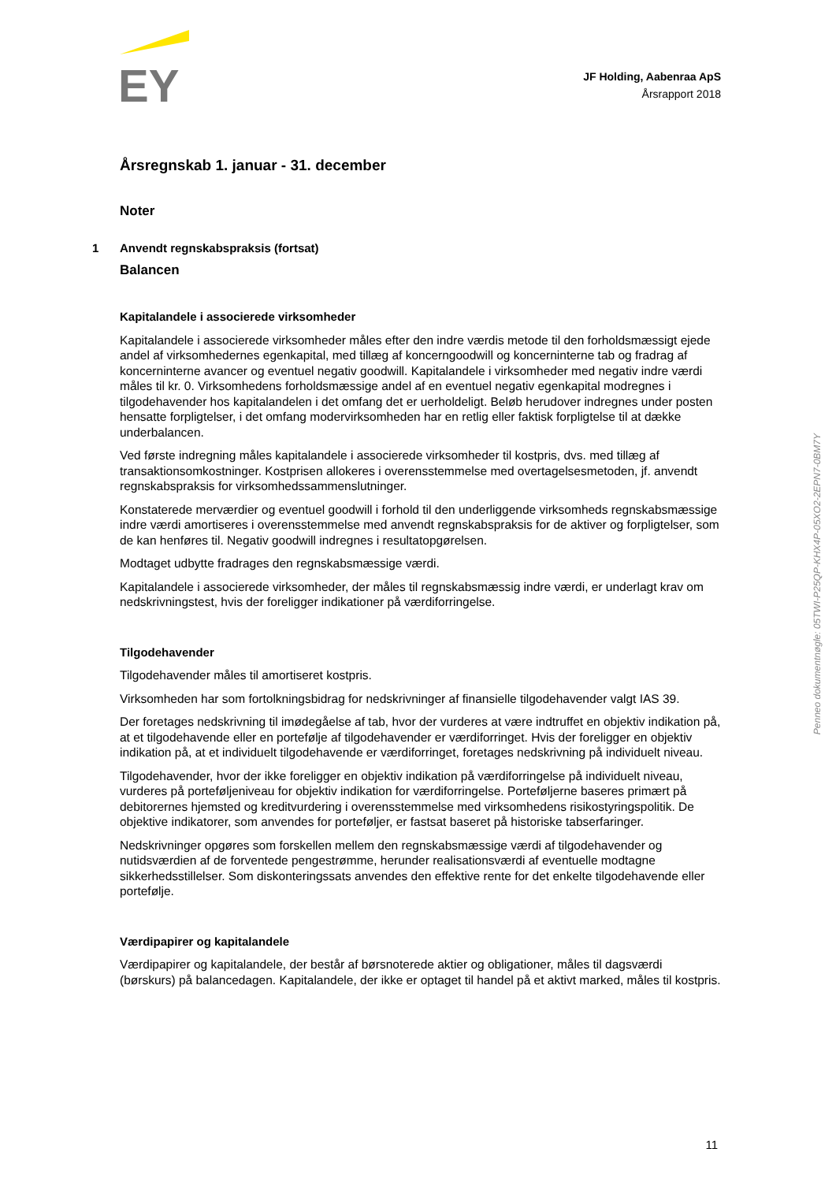EY
JF Holding, Aabenraa ApS
Årsrapport 2018
Årsregnskab 1. januar - 31. december
Noter
1 Anvendt regnskabspraksis (fortsat)
Balancen
Kapitalandele i associerede virksomheder
Kapitalandele i associerede virksomheder måles efter den indre værdis metode til den forholdsmæssigt ejede andel af virksomhedernes egenkapital, med tillæg af koncerngoodwill og koncerninterne tab og fradrag af koncerninterne avancer og eventuel negativ goodwill. Kapitalandele i virksomheder med negativ indre værdi måles til kr. 0. Virksomhedens forholdsmæssige andel af en eventuel negativ egenkapital modregnes i tilgodehavender hos kapitalandelen i det omfang det er uerholdeligt. Beløb herudover indregnes under posten hensatte forpligtelser, i det omfang modervirksomheden har en retlig eller faktisk forpligtelse til at dække underbalancen.
Ved første indregning måles kapitalandele i associerede virksomheder til kostpris, dvs. med tillæg af transaktionsomkostninger. Kostprisen allokeres i overensstemmelse med overtagelsesmetoden, jf. anvendt regnskabspraksis for virksomhedssammenslutninger.
Konstaterede merværdier og eventuel goodwill i forhold til den underliggende virksomheds regnskabsmæssige indre værdi amortiseres i overensstemmelse med anvendt regnskabspraksis for de aktiver og forpligtelser, som de kan henføres til. Negativ goodwill indregnes i resultatopgørelsen.
Modtaget udbytte fradrages den regnskabsmæssige værdi.
Kapitalandele i associerede virksomheder, der måles til regnskabsmæssig indre værdi, er underlagt krav om nedskrivningstest, hvis der foreligger indikationer på værdiforringelse.
Tilgodehavender
Tilgodehavender måles til amortiseret kostpris.
Virksomheden har som fortolkningsbidrag for nedskrivninger af finansielle tilgodehavender valgt IAS 39.
Der foretages nedskrivning til imødegåelse af tab, hvor der vurderes at være indtruffet en objektiv indikation på, at et tilgodehavende eller en portefølje af tilgodehavender er værdiforringet. Hvis der foreligger en objektiv indikation på, at et individuelt tilgodehavende er værdiforringet, foretages nedskrivning på individuelt niveau.
Tilgodehavender, hvor der ikke foreligger en objektiv indikation på værdiforringelse på individuelt niveau, vurderes på porteføljeniveau for objektiv indikation for værdiforringelse. Porteføljerne baseres primært på debitorernes hjemsted og kreditvurdering i overensstemmelse med virksomhedens risikostyringspolitik. De objektive indikatorer, som anvendes for porteføljer, er fastsat baseret på historiske tabserfaringer.
Nedskrivninger opgøres som forskellen mellem den regnskabsmæssige værdi af tilgodehavender og nutidsværdien af de forventede pengestrømme, herunder realisationsværdi af eventuelle modtagne sikkerhedsstillelser. Som diskonteringssats anvendes den effektive rente for det enkelte tilgodehavende eller portefølje.
Værdipapirer og kapitalandele
Værdipapirer og kapitalandele, der består af børsnoterede aktier og obligationer, måles til dagsværdi (børskurs) på balancedagen. Kapitalandele, der ikke er optaget til handel på et aktivt marked, måles til kostpris.
Penneo dokumentnøgle: 05TWI-P25QP-KHX4P-05XO2-2EPN7-0BM7Y
11